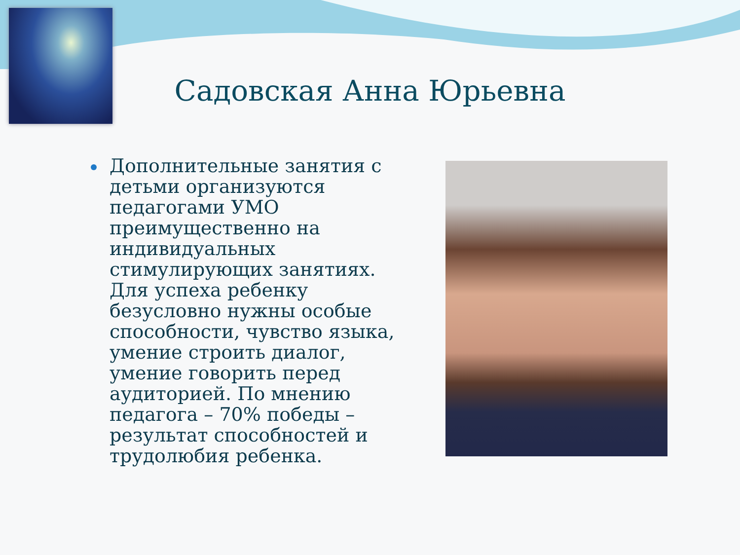Садовская Анна Юрьевна
Дополнительные занятия с детьми организуются педагогами УМО преимущественно на индивидуальных стимулирующих занятиях. Для успеха ребенку безусловно нужны особые способности, чувство языка, умение строить диалог, умение говорить перед аудиторией. По мнению педагога – 70% победы – результат способностей и трудолюбия ребенка.